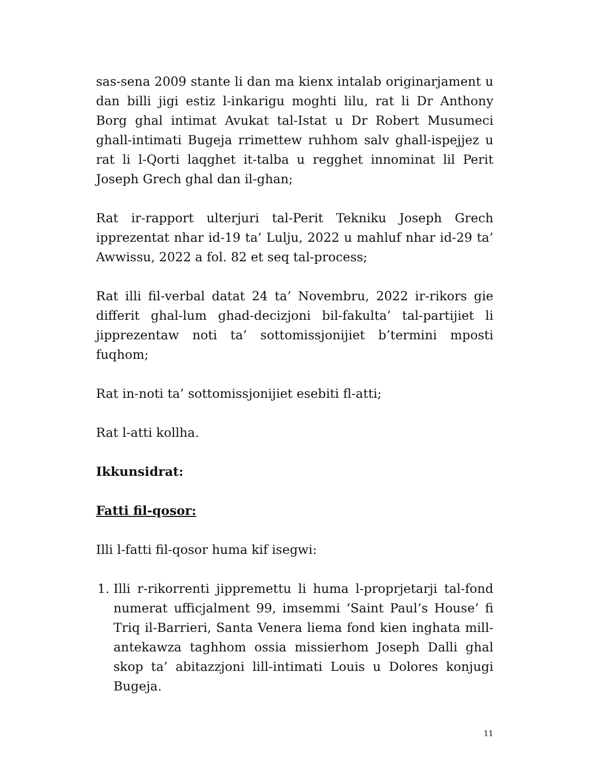sas-sena 2009 stante li dan ma kienx intalab originarjament u dan billi jigi estiz l-inkarigu moghti lilu, rat li Dr Anthony Borg ghal intimat Avukat tal-Istat u Dr Robert Musumeci ghall-intimati Bugeja rrimettew ruhhom salv ghall-ispejjez u rat li l-Qorti laqghet it-talba u regghet innominat lil Perit Joseph Grech ghal dan il-ghan;
Rat ir-rapport ulterjuri tal-Perit Tekniku Joseph Grech ipprezentat nhar id-19 ta’ Lulju, 2022 u mahluf nhar id-29 ta’ Awwissu, 2022 a fol. 82 et seq tal-process;
Rat illi fil-verbal datat 24 ta’ Novembru, 2022 ir-rikors gie differit ghal-lum ghad-decizjoni bil-fakulta’ tal-partijiet li jipprezentaw noti ta’ sottomissjonijiet b’termini mposti fuqhom;
Rat in-noti ta’ sottomissjonijiet esebiti fl-atti;
Rat l-atti kollha.
Ikkunsidrat:
Fatti fil-qosor:
Illi l-fatti fil-qosor huma kif isegwi:
1. Illi r-rikorrenti jippremettu li huma l-proprjetarji tal-fond numerat ufficjalment 99, imsemmi ‘Saint Paul’s House’ fi Triq il-Barrieri, Santa Venera liema fond kien inghata mill-antekawza taghhom ossia missierhom Joseph Dalli ghal skop ta’ abitazzjoni lill-intimati Louis u Dolores konjugi Bugeja.
11